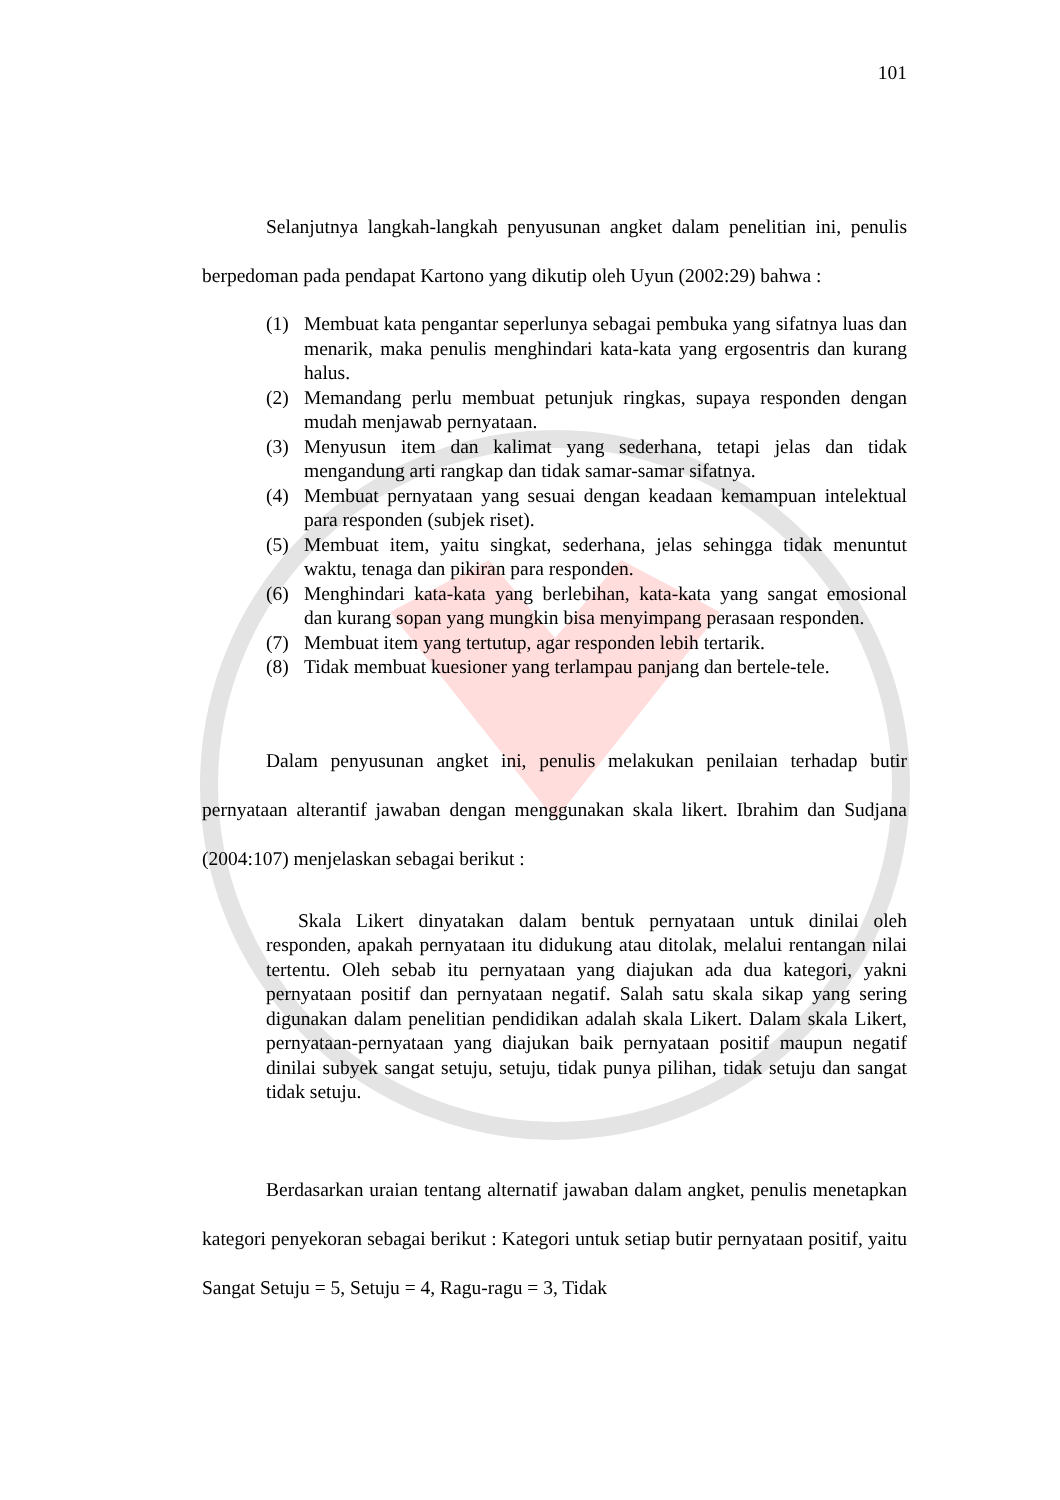101
Selanjutnya langkah-langkah penyusunan angket dalam penelitian ini, penulis berpedoman pada pendapat Kartono yang dikutip oleh Uyun (2002:29) bahwa :
(1) Membuat kata pengantar seperlunya sebagai pembuka yang sifatnya luas dan menarik, maka penulis menghindari kata-kata yang ergosentris dan kurang halus.
(2) Memandang perlu membuat petunjuk ringkas, supaya responden dengan mudah menjawab pernyataan.
(3) Menyusun item dan kalimat yang sederhana, tetapi jelas dan tidak mengandung arti rangkap dan tidak samar-samar sifatnya.
(4) Membuat pernyataan yang sesuai dengan keadaan kemampuan intelektual para responden (subjek riset).
(5) Membuat item, yaitu singkat, sederhana, jelas sehingga tidak menuntut waktu, tenaga dan pikiran para responden.
(6) Menghindari kata-kata yang berlebihan, kata-kata yang sangat emosional dan kurang sopan yang mungkin bisa menyimpang perasaan responden.
(7) Membuat item yang tertutup, agar responden lebih tertarik.
(8) Tidak membuat kuesioner yang terlampau panjang dan bertele-tele.
Dalam penyusunan angket ini, penulis melakukan penilaian terhadap butir pernyataan alterantif jawaban dengan menggunakan skala likert. Ibrahim dan Sudjana (2004:107) menjelaskan sebagai berikut :
Skala Likert dinyatakan dalam bentuk pernyataan untuk dinilai oleh responden, apakah pernyataan itu didukung atau ditolak, melalui rentangan nilai tertentu. Oleh sebab itu pernyataan yang diajukan ada dua kategori, yakni pernyataan positif dan pernyataan negatif. Salah satu skala sikap yang sering digunakan dalam penelitian pendidikan adalah skala Likert. Dalam skala Likert, pernyataan-pernyataan yang diajukan baik pernyataan positif maupun negatif dinilai subyek sangat setuju, setuju, tidak punya pilihan, tidak setuju dan sangat tidak setuju.
Berdasarkan uraian tentang alternatif jawaban dalam angket, penulis menetapkan kategori penyekoran sebagai berikut : Kategori untuk setiap butir pernyataan positif, yaitu Sangat Setuju = 5, Setuju = 4, Ragu-ragu = 3, Tidak